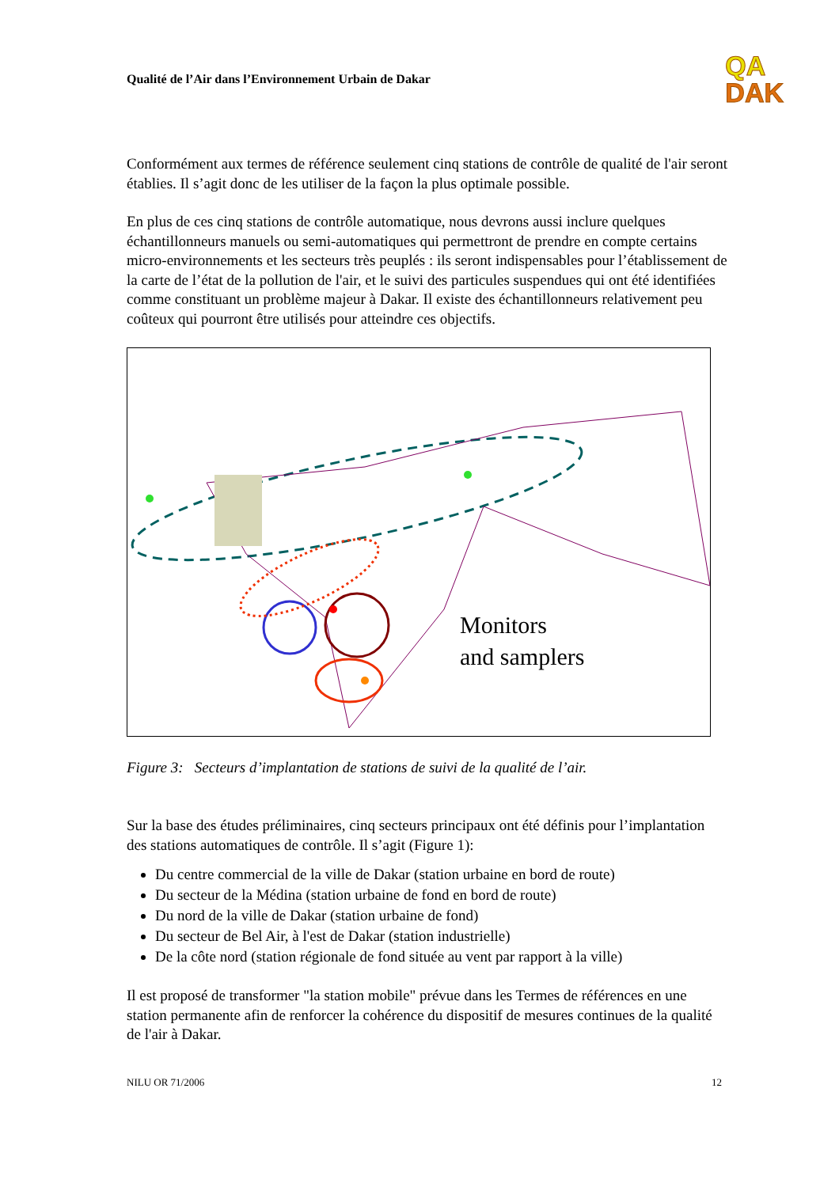Qualité de l’Air dans l’Environnement Urbain de Dakar
QA
DAK
Conformément aux termes de référence seulement cinq stations de contrôle de qualité de l'air seront établies. Il s’agit donc de les utiliser de la façon la plus optimale possible.
En plus de ces cinq stations de contrôle automatique, nous devrons aussi inclure quelques échantillonneurs manuels ou semi-automatiques qui permettront de prendre en compte certains micro-environnements et les secteurs très peuplés : ils seront indispensables pour l’établissement de la carte de l’état de la pollution de l'air, et le suivi des particules suspendues qui ont été identifiées comme constituant un problème majeur à Dakar. Il existe des échantillonneurs relativement peu coûteux qui pourront être utilisés pour atteindre ces objectifs.
Monitors
and samplers
Figure 3: Secteurs d’implantation de stations de suivi de la qualité de l’air.
Sur la base des études préliminaires, cinq secteurs principaux ont été définis pour l’implantation des stations automatiques de contrôle. Il s’agit (Figure 1):
Du centre commercial de la ville de Dakar (station urbaine en bord de route)
Du secteur de la Médina (station urbaine de fond en bord de route)
Du nord de la ville de Dakar (station urbaine de fond)
Du secteur de Bel Air, à l'est de Dakar (station industrielle)
De la côte nord (station régionale de fond située au vent par rapport à la ville)
Il est proposé de transformer "la station mobile" prévue dans les Termes de références en une station permanente afin de renforcer la cohérence du dispositif de mesures continues de la qualité de l'air à Dakar.
NILU OR 71/2006 12